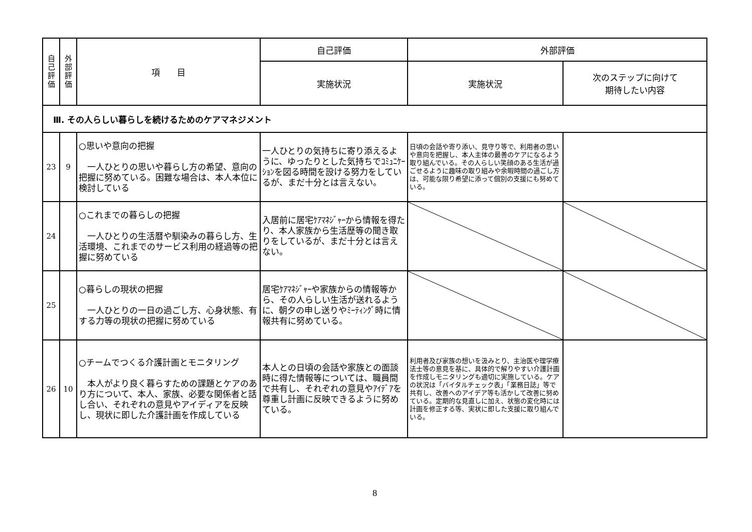| 自 己 評 価 | 外 部 評 価 | 項 目 | 自己評価 | 外部評価 | |
| --- | --- | --- | --- | --- | --- |
| | | | 実施状況 | 実施状況 | 次のステップに向けて 期待したい内容 |
| Ⅲ. その人らしい暮らしを続けるためのケアマネジメント | | | | | |
| 23 | 9 | ○思いや意向の把握 一人ひとりの思いや暮らし方の希望、意向の把握に努めている。困難な場合は、本人本位に検討している | 一人ひとりの気持ちに寄り添えるように、ゆったりとした気持ちでｺﾐｭﾆｹｰｼｮﾝを図る時間を設ける努力をしているが、まだ十分とは言えない。 | 日頃の会話や寄り添い、見守り等で、利用者の思いや意向を把握し、本人主体の最善のケアになるよう取り組んでいる。その人らしい笑顔のある生活が過ごせるように趣味の取り組みや余暇時間の過ごし方は、可能な限り希望に添って個別の支援にも努めている。 | |
| 24 | | ○これまでの暮らしの把握 一人ひとりの生活暦や馴染みの暮らし方、生活環境、これまでのサービス利用の経過等の把握に努めている | 入居前に居宅ｹｱﾏﾈｼﾞｬｰから情報を得たり、本人家族から生活歴等の聞き取りをしているが、まだ十分とは言えない。 | | |
| 25 | | ○暮らしの現状の把握 一人ひとりの一日の過ごし方、心身状態、有する力等の現状の把握に努めている | 居宅ｹｱﾏﾈｼﾞｬｰや家族からの情報等から、その人らしい生活が送れるように、朝夕の申し送りやﾐｰﾃｨﾝｸﾞ時に情報共有に努めている。 | | |
| 26 | 10 | ○チームでつくる介護計画とモニタリング 本人がより良く暮らすための課題とケアのあり方について、本人、家族、必要な関係者と話し合い、それぞれの意見やアイディアを反映し、現状に即した介護計画を作成している | 本人との日頃の会話や家族との面談時に得た情報等については、職員間で共有し、それぞれの意見やｱｲﾃﾞｱを尊重し計画に反映できるように努めている。 | 利用者及び家族の想いを汲みとり、主治医や理学療法士等の意見を基に、具体的で解りやすい介護計画を作成しモニタリングも適切に実施している。ケアの状況は「バイタルチェック表」「業務日誌」等で共有し、改善へのアイデア等も活かして改善に努めている。定期的な見直しに加え、状態の変化時には計画を修正する等、実状に即した支援に取り組んでいる。 | |
8